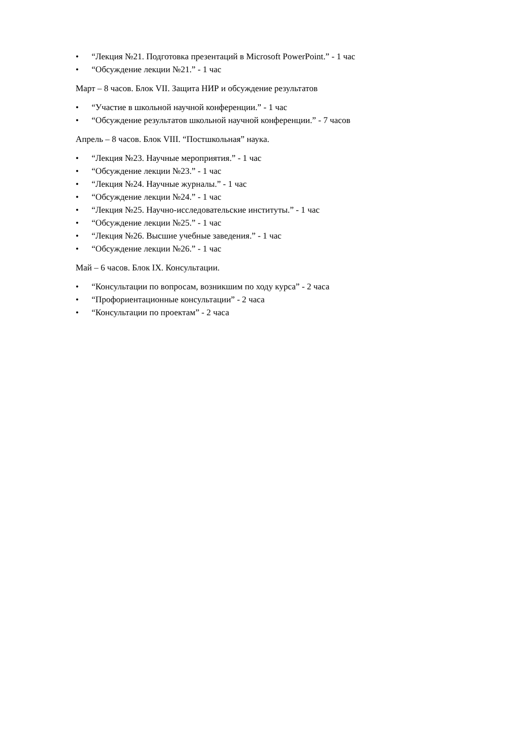• “Лекция №21. Подготовка презентаций в Microsoft PowerPoint.” - 1 час
• “Обсуждение лекции №21.” - 1 час
Март – 8 часов. Блок VII. Защита НИР и обсуждение результатов
• “Участие в школьной научной конференции.” - 1 час
• “Обсуждение результатов школьной научной конференции.” - 7 часов
Апрель – 8 часов. Блок VIII. “Постшкольная” наука.
• “Лекция №23. Научные мероприятия.” - 1 час
• “Обсуждение лекции №23.” - 1 час
• “Лекция №24. Научные журналы.” - 1 час
• “Обсуждение лекции №24.” - 1 час
• “Лекция №25. Научно-исследовательские институты.” - 1 час
• “Обсуждение лекции №25.” - 1 час
• “Лекция №26. Высшие учебные заведения.” - 1 час
• “Обсуждение лекции №26.” - 1 час
Май – 6 часов. Блок IX. Консультации.
• “Консультации по вопросам, возникшим по ходу курса” - 2 часа
• “Профориентационные консультации” - 2 часа
• “Консультации по проектам” - 2 часа